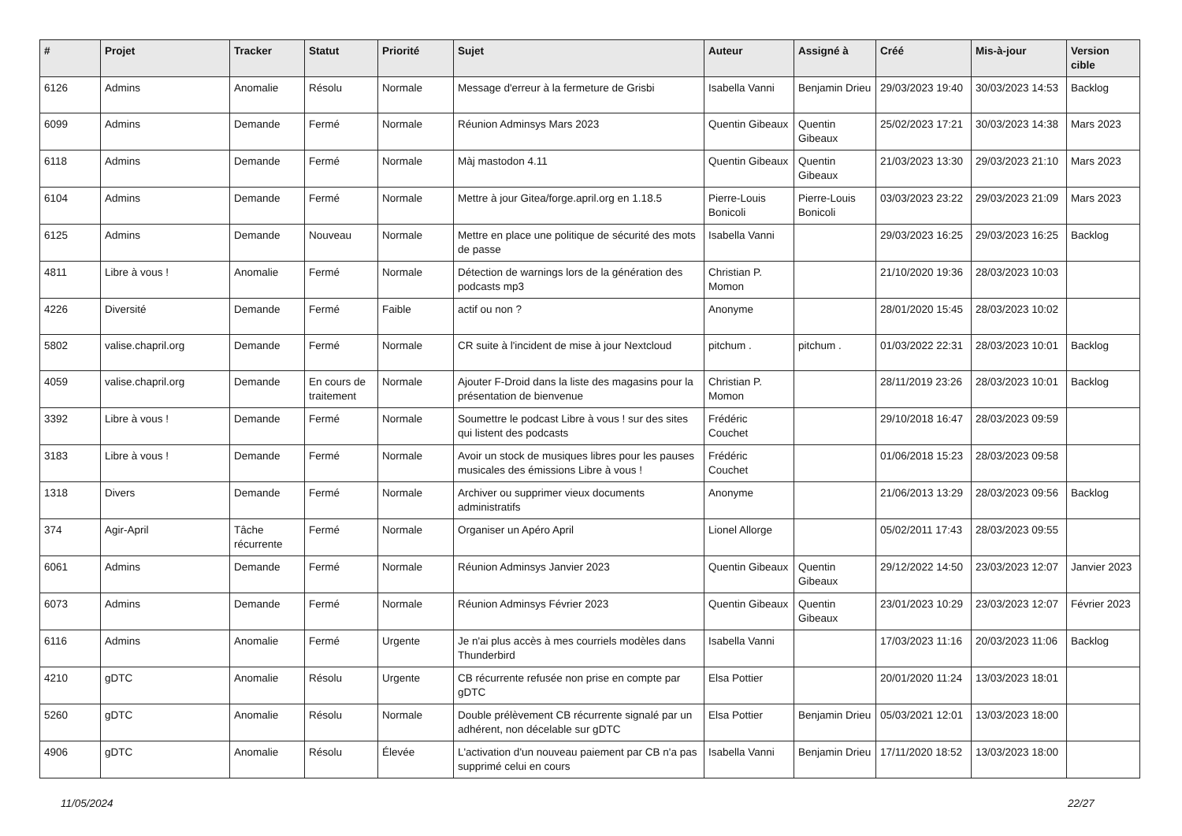| # | Projet | Tracker | Statut | Priorité | Sujet | Auteur | Assigné à | Créé | Mis-à-jour | Version cible |
| --- | --- | --- | --- | --- | --- | --- | --- | --- | --- | --- |
| 6126 | Admins | Anomalie | Résolu | Normale | Message d'erreur à la fermeture de Grisbi | Isabella Vanni | Benjamin Drieu | 29/03/2023 19:40 | 30/03/2023 14:53 | Backlog |
| 6099 | Admins | Demande | Fermé | Normale | Réunion Adminsys Mars 2023 | Quentin Gibeaux | Quentin Gibeaux | 25/02/2023 17:21 | 30/03/2023 14:38 | Mars 2023 |
| 6118 | Admins | Demande | Fermé | Normale | Màj mastodon 4.11 | Quentin Gibeaux | Quentin Gibeaux | 21/03/2023 13:30 | 29/03/2023 21:10 | Mars 2023 |
| 6104 | Admins | Demande | Fermé | Normale | Mettre à jour Gitea/forge.april.org en 1.18.5 | Pierre-Louis Bonicoli | Pierre-Louis Bonicoli | 03/03/2023 23:22 | 29/03/2023 21:09 | Mars 2023 |
| 6125 | Admins | Demande | Nouveau | Normale | Mettre en place une politique de sécurité des mots de passe | Isabella Vanni | | 29/03/2023 16:25 | 29/03/2023 16:25 | Backlog |
| 4811 | Libre à vous ! | Anomalie | Fermé | Normale | Détection de warnings lors de la génération des podcasts mp3 | Christian P. Momon | | 21/10/2020 19:36 | 28/03/2023 10:03 | |
| 4226 | Diversité | Demande | Fermé | Faible | actif ou non ? | Anonyme | | 28/01/2020 15:45 | 28/03/2023 10:02 | |
| 5802 | valise.chapril.org | Demande | Fermé | Normale | CR suite à l'incident de mise à jour Nextcloud | pitchum . | pitchum . | 01/03/2022 22:31 | 28/03/2023 10:01 | Backlog |
| 4059 | valise.chapril.org | Demande | En cours de traitement | Normale | Ajouter F-Droid dans la liste des magasins pour la présentation de bienvenue | Christian P. Momon | | 28/11/2019 23:26 | 28/03/2023 10:01 | Backlog |
| 3392 | Libre à vous ! | Demande | Fermé | Normale | Soumettre le podcast Libre à vous ! sur des sites qui listent des podcasts | Frédéric Couchet | | 29/10/2018 16:47 | 28/03/2023 09:59 | |
| 3183 | Libre à vous ! | Demande | Fermé | Normale | Avoir un stock de musiques libres pour les pauses musicales des émissions Libre à vous ! | Frédéric Couchet | | 01/06/2018 15:23 | 28/03/2023 09:58 | |
| 1318 | Divers | Demande | Fermé | Normale | Archiver ou supprimer vieux documents administratifs | Anonyme | | 21/06/2013 13:29 | 28/03/2023 09:56 | Backlog |
| 374 | Agir-April | Tâche récurrente | Fermé | Normale | Organiser un Apéro April | Lionel Allorge | | 05/02/2011 17:43 | 28/03/2023 09:55 | |
| 6061 | Admins | Demande | Fermé | Normale | Réunion Adminsys Janvier 2023 | Quentin Gibeaux | Quentin Gibeaux | 29/12/2022 14:50 | 23/03/2023 12:07 | Janvier 2023 |
| 6073 | Admins | Demande | Fermé | Normale | Réunion Adminsys Février 2023 | Quentin Gibeaux | Quentin Gibeaux | 23/01/2023 10:29 | 23/03/2023 12:07 | Février 2023 |
| 6116 | Admins | Anomalie | Fermé | Urgente | Je n'ai plus accès à mes courriels modèles dans Thunderbird | Isabella Vanni | | 17/03/2023 11:16 | 20/03/2023 11:06 | Backlog |
| 4210 | gDTC | Anomalie | Résolu | Urgente | CB récurrente refusée non prise en compte par gDTC | Elsa Pottier | | 20/01/2020 11:24 | 13/03/2023 18:01 | |
| 5260 | gDTC | Anomalie | Résolu | Normale | Double prélèvement CB récurrente signalé par un adhérent, non décelable sur gDTC | Elsa Pottier | Benjamin Drieu | 05/03/2021 12:01 | 13/03/2023 18:00 | |
| 4906 | gDTC | Anomalie | Résolu | Élevée | L'activation d'un nouveau paiement par CB n'a pas supprimé celui en cours | Isabella Vanni | Benjamin Drieu | 17/11/2020 18:52 | 13/03/2023 18:00 | |
11/05/2024 22/27